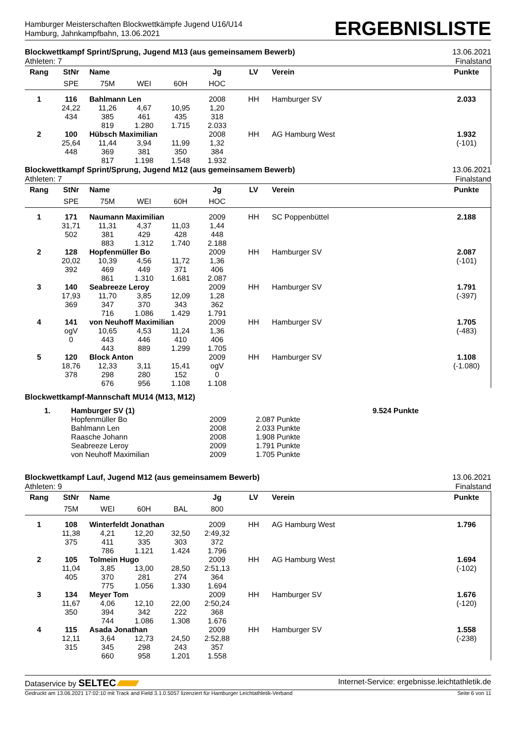Hamburger Meisterschaften Blockwettkämpfe Jugend U16/U14
Hamburg, Jahnkampfbahn, 13.06.2021
ERGEBNISLISTE
Blockwettkampf Sprint/Sprung, Jugend M13 (aus gemeinsamem Bewerb)
Athleten: 7
13.06.2021
Finalstand
| Rang | StNr | Name | | | Jg | LV | Verein | Punkte |
| --- | --- | --- | --- | --- | --- | --- | --- | --- |
| | SPE | 75M | WEI | 60H | HOC | | | |
| 1 | 116 | Bahlmann Len | | | 2008 | HH | Hamburger SV | 2.033 |
| | 24,22 | 11,26 | 4,67 | 10,95 | 1,20 | | | |
| | 434 | 385 | 461 | 435 | 318 | | | |
| | | 819 | 1.280 | 1.715 | 2.033 | | | |
| 2 | 100 | Hübsch Maximilian | | | 2008 | HH | AG Hamburg West | 1.932 |
| | 25,64 | 11,44 | 3,94 | 11,99 | 1,32 | | | (-101) |
| | 448 | 369 | 381 | 350 | 384 | | | |
| | | 817 | 1.198 | 1.548 | 1.932 | | | |
Blockwettkampf Sprint/Sprung, Jugend M12 (aus gemeinsamem Bewerb)
Athleten: 7
13.06.2021
Finalstand
| Rang | StNr | Name | | | Jg | LV | Verein | Punkte |
| --- | --- | --- | --- | --- | --- | --- | --- | --- |
| | SPE | 75M | WEI | 60H | HOC | | | |
| 1 | 171 | Naumann Maximilian | | | 2009 | HH | SC Poppenbüttel | 2.188 |
| | 31,71 | 11,31 | 4,37 | 11,03 | 1,44 | | | |
| | 502 | 381 | 429 | 428 | 448 | | | |
| | | 883 | 1.312 | 1.740 | 2.188 | | | |
| 2 | 128 | Hopfenmüller Bo | | | 2009 | HH | Hamburger SV | 2.087 |
| | 20,02 | 10,39 | 4,56 | 11,72 | 1,36 | | | (-101) |
| | 392 | 469 | 449 | 371 | 406 | | | |
| | | 861 | 1.310 | 1.681 | 2.087 | | | |
| 3 | 140 | Seabreeze Leroy | | | 2009 | HH | Hamburger SV | 1.791 |
| | 17,93 | 11,70 | 3,85 | 12,09 | 1,28 | | | (-397) |
| | 369 | 347 | 370 | 343 | 362 | | | |
| | | 716 | 1.086 | 1.429 | 1.791 | | | |
| 4 | 141 | von Neuhoff Maximilian | | | 2009 | HH | Hamburger SV | 1.705 |
| | ogV | 10,65 | 4,53 | 11,24 | 1,36 | | | (-483) |
| | 0 | 443 | 446 | 410 | 406 | | | |
| | | 443 | 889 | 1.299 | 1.705 | | | |
| 5 | 120 | Block Anton | | | 2009 | HH | Hamburger SV | 1.108 |
| | 18,76 | 12,33 | 3,11 | 15,41 | ogV | | | (-1.080) |
| | 378 | 298 | 280 | 152 | 0 | | | |
| | | 676 | 956 | 1.108 | 1.108 | | | |
Blockwettkampf-Mannschaft MU14 (M13, M12)
| 1. | Hamburger SV (1) | | | 9.524 Punkte |
| | Hopfenmüller Bo | 2009 | 2.087 Punkte | |
| | Bahlmann Len | 2008 | 2.033 Punkte | |
| | Raasche Johann | 2008 | 1.908 Punkte | |
| | Seabreeze Leroy | 2009 | 1.791 Punkte | |
| | von Neuhoff Maximilian | 2009 | 1.705 Punkte | |
Blockwettkampf Lauf, Jugend M12 (aus gemeinsamem Bewerb)
Athleten: 9
13.06.2021
Finalstand
| Rang | StNr | Name | | | Jg | LV | Verein | Punkte |
| --- | --- | --- | --- | --- | --- | --- | --- | --- |
| | 75M | WEI | 60H | BAL | 800 | | | |
| 1 | 108 | Winterfeldt Jonathan | | | 2009 | HH | AG Hamburg West | 1.796 |
| | 11,38 | 4,21 | 12,20 | 32,50 | 2:49,32 | | | |
| | 375 | 411 | 335 | 303 | 372 | | | |
| | | 786 | 1.121 | 1.424 | 1.796 | | | |
| 2 | 105 | Tolmein Hugo | | | 2009 | HH | AG Hamburg West | 1.694 |
| | 11,04 | 3,85 | 13,00 | 28,50 | 2:51,13 | | | (-102) |
| | 405 | 370 | 281 | 274 | 364 | | | |
| | | 775 | 1.056 | 1.330 | 1.694 | | | |
| 3 | 134 | Meyer Tom | | | 2009 | HH | Hamburger SV | 1.676 |
| | 11,67 | 4,06 | 12,10 | 22,00 | 2:50,24 | | | (-120) |
| | 350 | 394 | 342 | 222 | 368 | | | |
| | | 744 | 1.086 | 1.308 | 1.676 | | | |
| 4 | 115 | Asada Jonathan | | | 2009 | HH | Hamburger SV | 1.558 |
| | 12,11 | 3,64 | 12,73 | 24,50 | 2:52,88 | | | (-238) |
| | 315 | 345 | 298 | 243 | 357 | | | |
| | | 660 | 958 | 1.201 | 1.558 | | | |
Dataservice by SELTEC
Internet-Service: ergebnisse.leichtathletik.de
Gedruckt am 13.06.2021 17:02:10 mit Track and Field 3.1.0.5057 lizenziert für Hamburger Leichtathletik-Verband
Seite 6 von 11